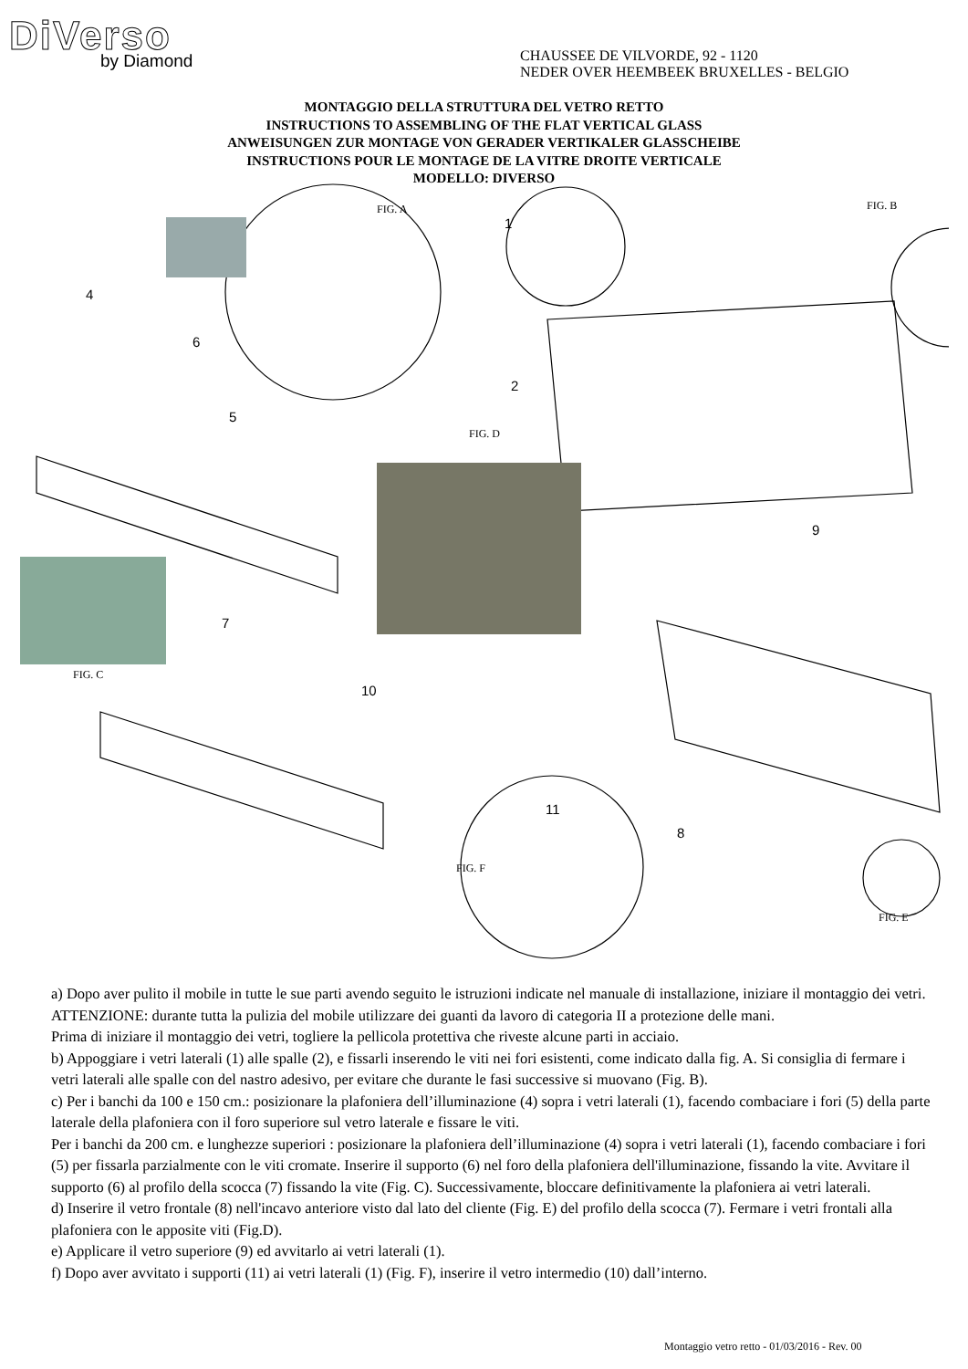DiVerso
by Diamond
CHAUSSEE DE VILVORDE, 92 - 1120
NEDER OVER HEEMBEEK BRUXELLES - BELGIO
MONTAGGIO DELLA STRUTTURA DEL VETRO RETTO
INSTRUCTIONS TO ASSEMBLING OF THE FLAT VERTICAL GLASS
ANWEISUNGEN ZUR MONTAGE VON GERADER VERTIKALER GLASSCHEIBE
INSTRUCTIONS POUR LE MONTAGE DE LA VITRE DROITE VERTICALE
MODELLO: DIVERSO
FIG. A FIG. B
FIG. D
FIG. C
FIG. F
FIG. E
1
2
4
5
6
7
8
9
10
11
a) Dopo aver pulito il mobile in tutte le sue parti avendo seguito le istruzioni indicate nel manuale di installazione, iniziare il montaggio dei vetri. ATTENZIONE: durante tutta la pulizia del mobile utilizzare dei guanti da lavoro di categoria II a protezione delle mani.
Prima di iniziare il montaggio dei vetri, togliere la pellicola protettiva che riveste alcune parti in acciaio.
b) Appoggiare i vetri laterali (1) alle spalle (2), e fissarli inserendo le viti nei fori esistenti, come indicato dalla fig. A. Si consiglia di fermare i vetri laterali alle spalle con del nastro adesivo, per evitare che durante le fasi successive si muovano (Fig. B).
c) Per i banchi da 100 e 150 cm.: posizionare la plafoniera dell’illuminazione (4) sopra i vetri laterali (1), facendo combaciare i fori (5) della parte laterale della plafoniera con il foro superiore sul vetro laterale e fissare le viti.
Per i banchi da 200 cm. e lunghezze superiori : posizionare la plafoniera dell’illuminazione (4) sopra i vetri laterali (1), facendo combaciare i fori (5) per fissarla parzialmente con le viti cromate. Inserire il supporto (6) nel foro della plafoniera dell'illuminazione, fissando la vite. Avvitare il supporto (6) al profilo della scocca (7) fissando la vite (Fig. C). Successivamente, bloccare definitivamente la plafoniera ai vetri laterali.
d) Inserire il vetro frontale (8) nell'incavo anteriore visto dal lato del cliente (Fig. E) del profilo della scocca (7). Fermare i vetri frontali alla plafoniera con le apposite viti (Fig.D).
e) Applicare il vetro superiore (9) ed avvitarlo ai vetri laterali (1).
f) Dopo aver avvitato i supporti (11) ai vetri laterali (1) (Fig. F), inserire il vetro intermedio (10) dall’interno.
Montaggio vetro retto - 01/03/2016 - Rev. 00